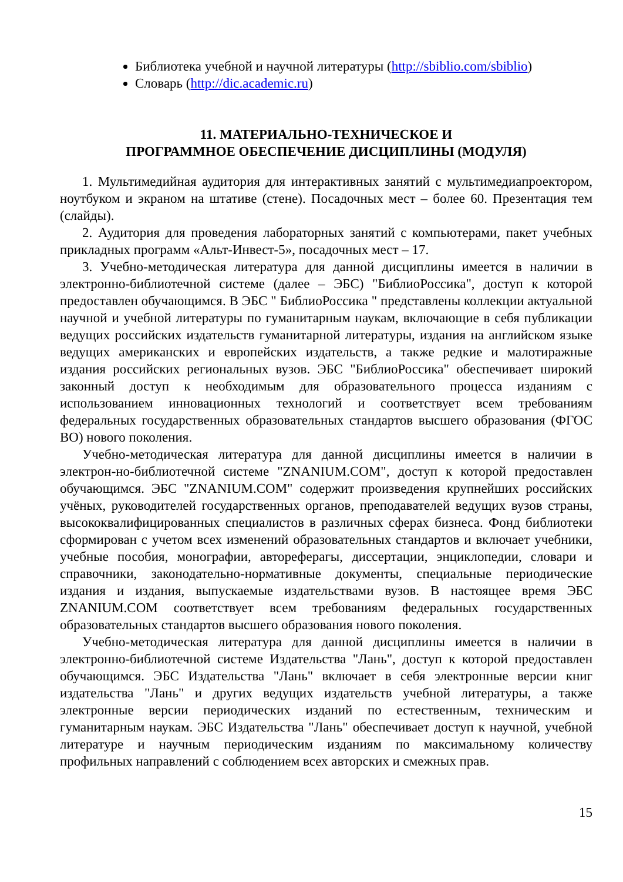Библиотека учебной и научной литературы (http://sbiblio.com/sbiblio)
Словарь (http://dic.academic.ru)
11. МАТЕРИАЛЬНО-ТЕХНИЧЕСКОЕ И
ПРОГРАММНОЕ ОБЕСПЕЧЕНИЕ ДИСЦИПЛИНЫ (МОДУЛЯ)
1. Мультимедийная аудитория для интерактивных занятий с мультимедиапроектором, ноутбуком и экраном на штативе (стене). Посадочных мест – более 60. Презентация тем (слайды).
2. Аудитория для проведения лабораторных занятий с компьютерами, пакет учебных прикладных программ «Альт-Инвест-5», посадочных мест – 17.
3. Учебно-методическая литература для данной дисциплины имеется в наличии в электронно-библиотечной системе (далее – ЭБС) "БиблиоРоссика", доступ к которой предоставлен обучающимся. В ЭБС " БиблиоРоссика " представлены коллекции актуальной научной и учебной литературы по гуманитарным наукам, включающие в себя публикации ведущих российских издательств гуманитарной литературы, издания на английском языке ведущих американских и европейских издательств, а также редкие и малотиражные издания российских региональных вузов. ЭБС "БиблиоРоссика" обеспечивает широкий законный доступ к необходимым для образовательного процесса изданиям с использованием инновационных технологий и соответствует всем требованиям федеральных государственных образовательных стандартов высшего образования (ФГОС ВО) нового поколения.
Учебно-методическая литература для данной дисциплины имеется в наличии в электрон-но-библиотечной системе "ZNANIUM.COM", доступ к которой предоставлен обучающимся. ЭБС "ZNANIUM.COM" содержит произведения крупнейших российских учёных, руководителей государственных органов, преподавателей ведущих вузов страны, высококвалифицированных специалистов в различных сферах бизнеса. Фонд библиотеки сформирован с учетом всех изменений образовательных стандартов и включает учебники, учебные пособия, монографии, автореферагы, диссертации, энциклопедии, словари и справочники, законодательно-нормативные документы, специальные периодические издания и издания, выпускаемые издательствами вузов. В настоящее время ЭБС ZNANIUM.COM соответствует всем требованиям федеральных государственных образовательных стандартов высшего образования нового поколения.
Учебно-методическая литература для данной дисциплины имеется в наличии в электронно-библиотечной системе Издательства "Лань", доступ к которой предоставлен обучающимся. ЭБС Издательства "Лань" включает в себя электронные версии книг издательства "Лань" и других ведущих издательств учебной литературы, а также электронные версии периодических изданий по естественным, техническим и гуманитарным наукам. ЭБС Издательства "Лань" обеспечивает доступ к научной, учебной литературе и научным периодическим изданиям по максимальному количеству профильных направлений с соблюдением всех авторских и смежных прав.
15